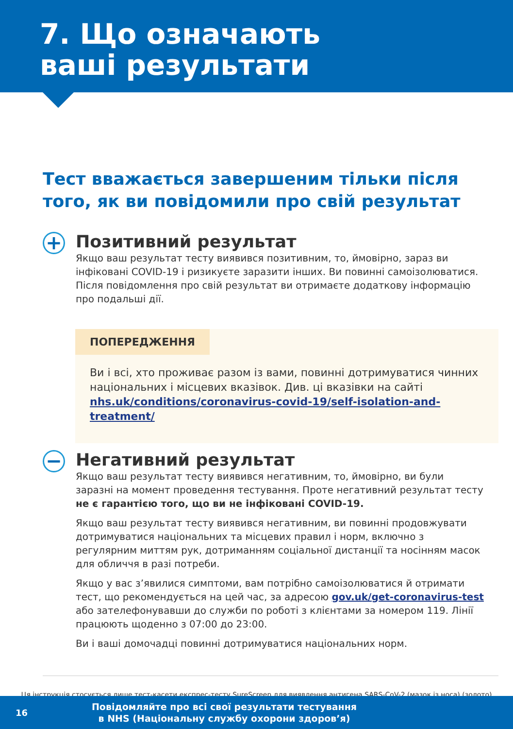7. Що означають
ваші результати
Тест вважається завершеним тільки після того, як ви повідомили про свій результат
+
Позитивний результат
Якщо ваш результат тесту виявився позитивним, то, ймовірно, зараз ви інфіковані COVID-19 і ризикуєте заразити інших. Ви повинні самоізолюватися. Після повідомлення про свій результат ви отримаєте додаткову інформацію про подальші дії.
ПОПЕРЕДЖЕННЯ
Ви і всі, хто проживає разом із вами, повинні дотримуватися чинних національних і місцевих вказівок. Див. ці вказівки на сайті nhs.uk/conditions/coronavirus-covid-19/self-isolation-and-treatment/
−
Негативний результат
Якщо ваш результат тесту виявився негативним, то, ймовірно, ви були заразні на момент проведення тестування. Проте негативний результат тесту не є гарантією того, що ви не інфіковані COVID-19.
Якщо ваш результат тесту виявився негативним, ви повинні продовжувати дотримуватися національних та місцевих правил і норм, включно з регулярним миттям рук, дотриманням соціальної дистанції та носінням масок для обличчя в разі потреби.
Якщо у вас з’явилися симптоми, вам потрібно самоізолюватися й отримати тест, що рекомендується на цей час, за адресою gov.uk/get-coronavirus-test або зателефонувавши до служби по роботі з клієнтами за номером 119. Лінії працюють щоденно з 07:00 до 23:00.
Ви і ваші домочадці повинні дотримуватися національних норм.
Ця інструкція стосується лише тест-касети експрес-тесту SureScreen для виявлення антигена SARS-CoV-2 (мазок із носа) (золото)
16
Повідомляйте про всі свої результати тестування
в NHS (Національну службу охорони здоров’я)